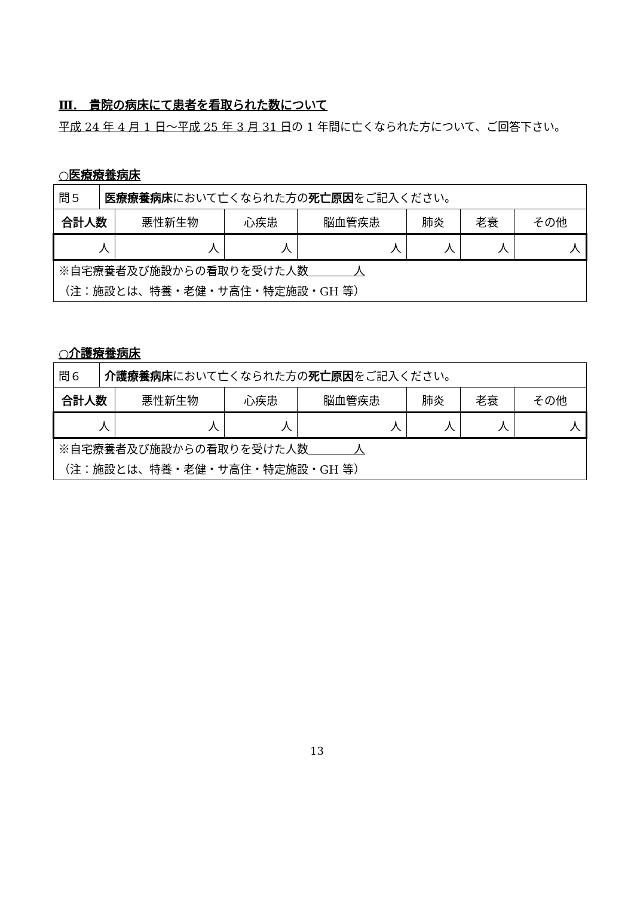Ⅲ.　貴院の病床にて患者を看取られた数について
平成 24 年 4 月 1 日～平成 25 年 3 月 31 日の 1 年間に亡くなられた方について、ご回答下さい。
○医療療養病床
| 問５ | 医療療養病床 において亡くなられた方の 死亡原因 をご記入ください。 | | | | | | |
| 合計人数 | | 悪性新生物 | 心疾患 | 脳血管疾患 | 肺炎 | 老衰 | その他 |
| 人 | | 人 | 人 | 人 | 人 | 人 | 人 |
| ※自宅療養者及び施設からの看取りを受けた人数 人 （注：施設とは、特養・老健・サ高住・特定施設・GH 等） | | | | | | | |
○介護療養病床
| 問６ | 介護療養病床 において亡くなられた方の 死亡原因 をご記入ください。 | | | | | | |
| 合計人数 | | 悪性新生物 | 心疾患 | 脳血管疾患 | 肺炎 | 老衰 | その他 |
| 人 | | 人 | 人 | 人 | 人 | 人 | 人 |
| ※自宅療養者及び施設からの看取りを受けた人数 人 （注：施設とは、特養・老健・サ高住・特定施設・GH 等） | | | | | | | |
13